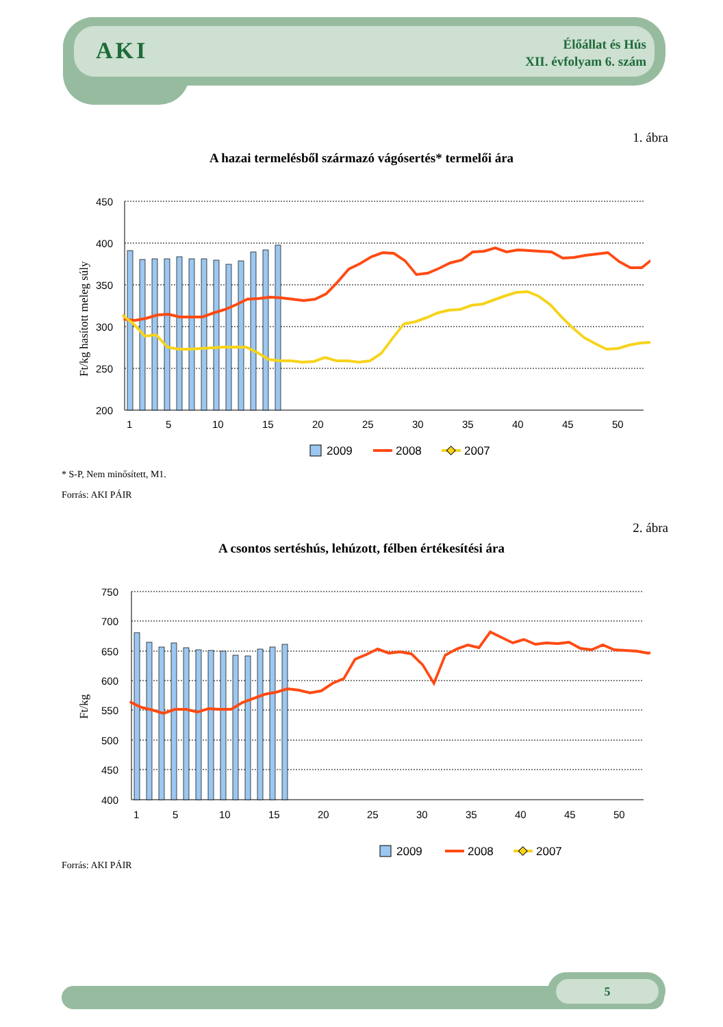AKI
Élőállat és Hús
XII. évfolyam 6. szám
1. ábra
A hazai termelésből származó vágósertés* termelői ára
450
400
350
300
250
200
1
5
10
15
20
25
30
35
40
45
50
Ft/kg hasított meleg súly
2009
2008
2007
* S-P, Nem minősített, M1.
Forrás: AKI PÁIR
2. ábra
A csontos sertéshús, lehúzott, félben értékesítési ára
750
700
650
600
550
500
450
400
1
5
10
15
20
25
30
35
40
45
50
Ft/kg
2009
2008
2007
Forrás: AKI PÁIR
5